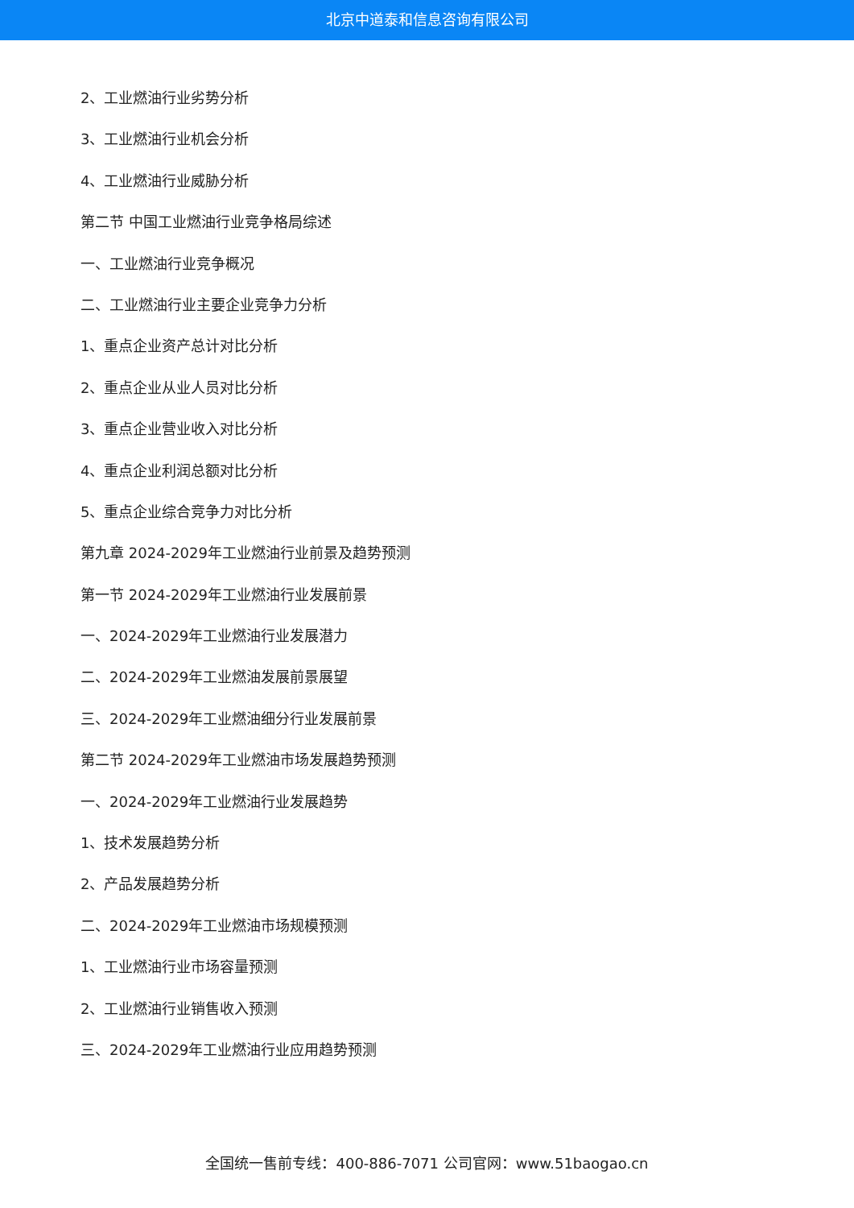北京中道泰和信息咨询有限公司
2、工业燃油行业劣势分析
3、工业燃油行业机会分析
4、工业燃油行业威胁分析
第二节 中国工业燃油行业竞争格局综述
一、工业燃油行业竞争概况
二、工业燃油行业主要企业竞争力分析
1、重点企业资产总计对比分析
2、重点企业从业人员对比分析
3、重点企业营业收入对比分析
4、重点企业利润总额对比分析
5、重点企业综合竞争力对比分析
第九章 2024-2029年工业燃油行业前景及趋势预测
第一节 2024-2029年工业燃油行业发展前景
一、2024-2029年工业燃油行业发展潜力
二、2024-2029年工业燃油发展前景展望
三、2024-2029年工业燃油细分行业发展前景
第二节 2024-2029年工业燃油市场发展趋势预测
一、2024-2029年工业燃油行业发展趋势
1、技术发展趋势分析
2、产品发展趋势分析
二、2024-2029年工业燃油市场规模预测
1、工业燃油行业市场容量预测
2、工业燃油行业销售收入预测
三、2024-2029年工业燃油行业应用趋势预测
全国统一售前专线：400-886-7071 公司官网：www.51baogao.cn